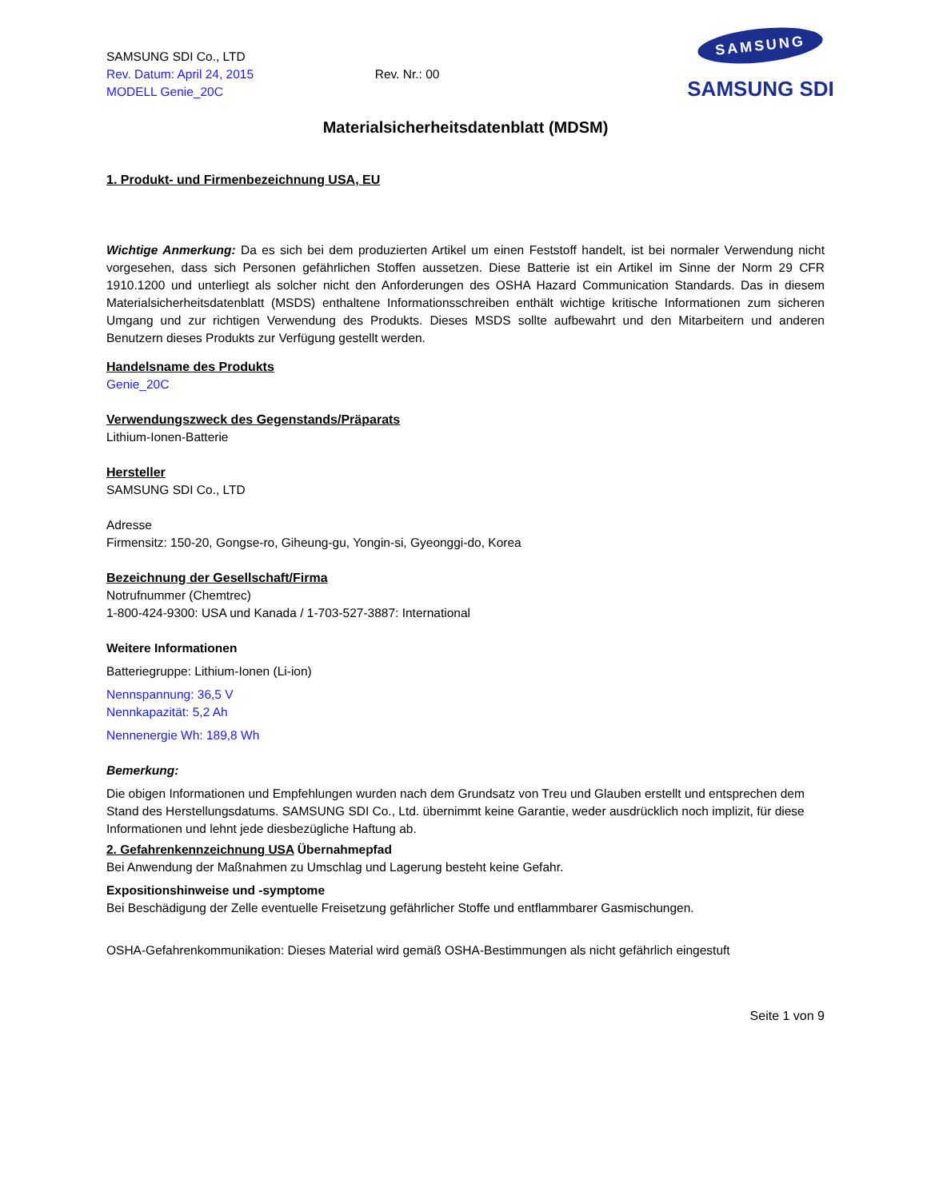SAMSUNG SDI Co., LTD
Rev. Datum: April 24, 2015
MODELL Genie_20C
Rev. Nr.: 00
SAMSUNG
SAMSUNG SDI
Materialsicherheitsdatenblatt (MDSM)
1. Produkt- und Firmenbezeichnung USA, EU
Wichtige Anmerkung: Da es sich bei dem produzierten Artikel um einen Feststoff handelt, ist bei normaler Verwendung nicht vorgesehen, dass sich Personen gefährlichen Stoffen aussetzen. Diese Batterie ist ein Artikel im Sinne der Norm 29 CFR 1910.1200 und unterliegt als solcher nicht den Anforderungen des OSHA Hazard Communication Standards. Das in diesem Materialsicherheitsdatenblatt (MSDS) enthaltene Informationsschreiben enthält wichtige kritische Informationen zum sicheren Umgang und zur richtigen Verwendung des Produkts. Dieses MSDS sollte aufbewahrt und den Mitarbeitern und anderen Benutzern dieses Produkts zur Verfügung gestellt werden.
Handelsname des Produkts
Genie_20C
Verwendungszweck des Gegenstands/Präparats
Lithium-Ionen-Batterie
Hersteller
SAMSUNG SDI Co., LTD
Adresse
Firmensitz: 150-20, Gongse-ro, Giheung-gu, Yongin-si, Gyeonggi-do, Korea
Bezeichnung der Gesellschaft/Firma
Notrufnummer (Chemtrec)
1-800-424-9300: USA und Kanada / 1-703-527-3887: International
Weitere Informationen
Batteriegruppe: Lithium-Ionen (Li-ion)
Nennspannung: 36,5 V
Nennkapazität: 5,2 Ah
Nennenergie Wh: 189,8 Wh
Bemerkung:
Die obigen Informationen und Empfehlungen wurden nach dem Grundsatz von Treu und Glauben erstellt und entsprechen dem Stand des Herstellungsdatums. SAMSUNG SDI Co., Ltd. übernimmt keine Garantie, weder ausdrücklich noch implizit, für diese Informationen und lehnt jede diesbezügliche Haftung ab.
2. Gefahrenkennzeichnung USA Übernahmepfad
Bei Anwendung der Maßnahmen zu Umschlag und Lagerung besteht keine Gefahr.
Expositionshinweise und -symptome
Bei Beschädigung der Zelle eventuelle Freisetzung gefährlicher Stoffe und entflammbarer Gasmischungen.
OSHA-Gefahrenkommunikation: Dieses Material wird gemäß OSHA-Bestimmungen als nicht gefährlich eingestuft
Seite 1 von 9